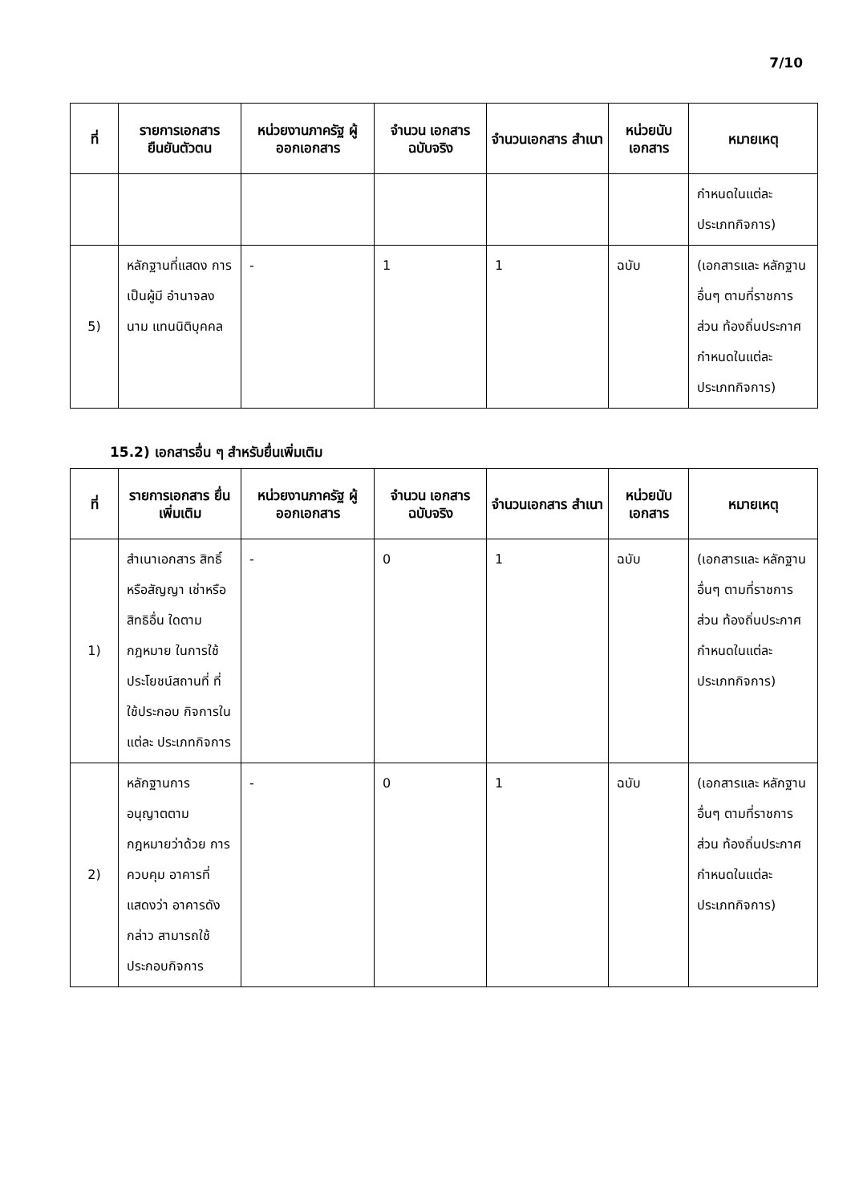7/10
| ที่ | รายการเอกสาร ยืนยันตัวตน | หน่วยงานภาครัฐ ผู้ออกเอกสาร | จำนวน เอกสาร ฉบับจริง | จำนวนเอกสาร สำเนา | หน่วยนับ เอกสาร | หมายเหตุ |
| --- | --- | --- | --- | --- | --- | --- |
| | | | | | | กำหนดในแต่ละ ประเภทกิจการ) |
| 5) | หลักฐานที่แสดง การเป็นผู้มี อำนาจลงนาม แทนนิติบุคคล | - | 1 | 1 | ฉบับ | (เอกสารและ หลักฐานอื่นๆ ตามที่ราชการส่วน ท้องถิ่นประกาศ กำหนดในแต่ละ ประเภทกิจการ) |
15.2) เอกสารอื่น ๆ สำหรับยื่นเพิ่มเติม
| ที่ | รายการเอกสาร ยื่นเพิ่มเติม | หน่วยงานภาครัฐ ผู้ออกเอกสาร | จำนวน เอกสาร ฉบับจริง | จำนวนเอกสาร สำเนา | หน่วยนับ เอกสาร | หมายเหตุ |
| --- | --- | --- | --- | --- | --- | --- |
| 1) | สำเนาเอกสาร สิทธิ์หรือสัญญา เช่าหรือสิทธิอื่น ใดตามกฎหมาย ในการใช้ ประโยชน์สถานที่ ที่ใช้ประกอบ กิจการในแต่ละ ประเภทกิจการ | - | 0 | 1 | ฉบับ | (เอกสารและ หลักฐานอื่นๆ ตามที่ราชการส่วน ท้องถิ่นประกาศ กำหนดในแต่ละ ประเภทกิจการ) |
| 2) | หลักฐานการ อนุญาตตาม กฎหมายว่าด้วย การควบคุม อาคารที่แสดงว่า อาคารดังกล่าว สามารถใช้ ประกอบกิจการ | - | 0 | 1 | ฉบับ | (เอกสารและ หลักฐานอื่นๆ ตามที่ราชการส่วน ท้องถิ่นประกาศ กำหนดในแต่ละ ประเภทกิจการ) |